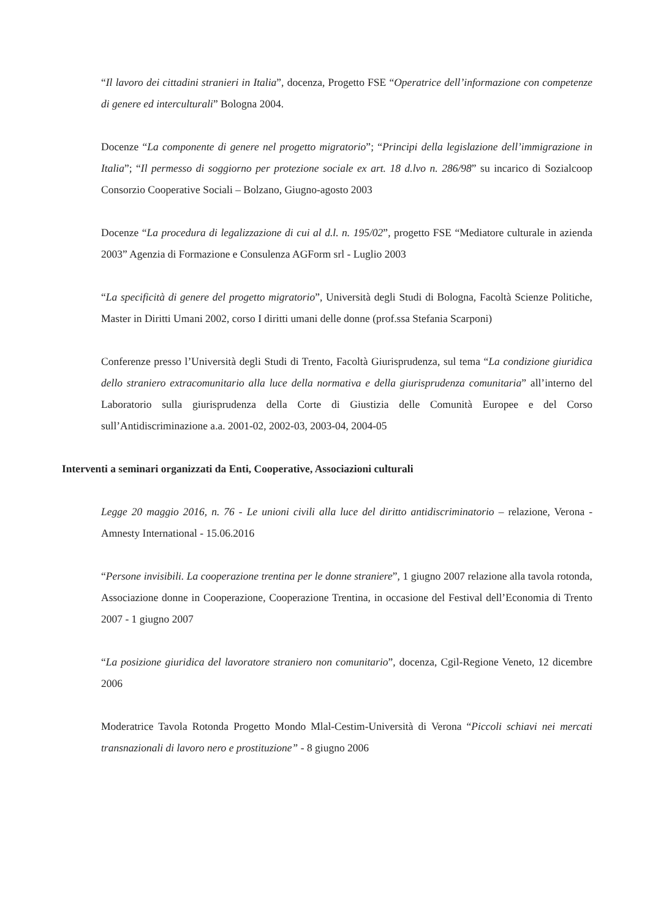“Il lavoro dei cittadini stranieri in Italia”, docenza, Progetto FSE “Operatrice dell’informazione con competenze di genere ed interculturali” Bologna 2004.
Docenze “La componente di genere nel progetto migratorio”; “Principi della legislazione dell’immigrazione in Italia”; “Il permesso di soggiorno per protezione sociale ex art. 18 d.lvo n. 286/98” su incarico di Sozialcoop Consorzio Cooperative Sociali – Bolzano, Giugno-agosto 2003
Docenze “La procedura di legalizzazione di cui al d.l. n. 195/02”, progetto FSE “Mediatore culturale in azienda 2003” Agenzia di Formazione e Consulenza AGForm srl - Luglio 2003
“La specificità di genere del progetto migratorio”, Università degli Studi di Bologna, Facoltà Scienze Politiche, Master in Diritti Umani 2002, corso I diritti umani delle donne (prof.ssa Stefania Scarponi)
Conferenze presso l’Università degli Studi di Trento, Facoltà Giurisprudenza, sul tema “La condizione giuridica dello straniero extracomunitario alla luce della normativa e della giurisprudenza comunitaria” all’interno del Laboratorio sulla giurisprudenza della Corte di Giustizia delle Comunità Europee e del Corso sull’Antidiscriminazione a.a. 2001-02, 2002-03, 2003-04, 2004-05
Interventi a seminari organizzati da Enti, Cooperative, Associazioni culturali
Legge 20 maggio 2016, n. 76 - Le unioni civili alla luce del diritto antidiscriminatorio – relazione, Verona - Amnesty International - 15.06.2016
“Persone invisibili. La cooperazione trentina per le donne straniere”, 1 giugno 2007 relazione alla tavola rotonda, Associazione donne in Cooperazione, Cooperazione Trentina, in occasione del Festival dell’Economia di Trento 2007 - 1 giugno 2007
“La posizione giuridica del lavoratore straniero non comunitario”, docenza, Cgil-Regione Veneto, 12 dicembre 2006
Moderatrice Tavola Rotonda Progetto Mondo Mlal-Cestim-Università di Verona “Piccoli schiavi nei mercati transnazionali di lavoro nero e prostituzione” - 8 giugno 2006